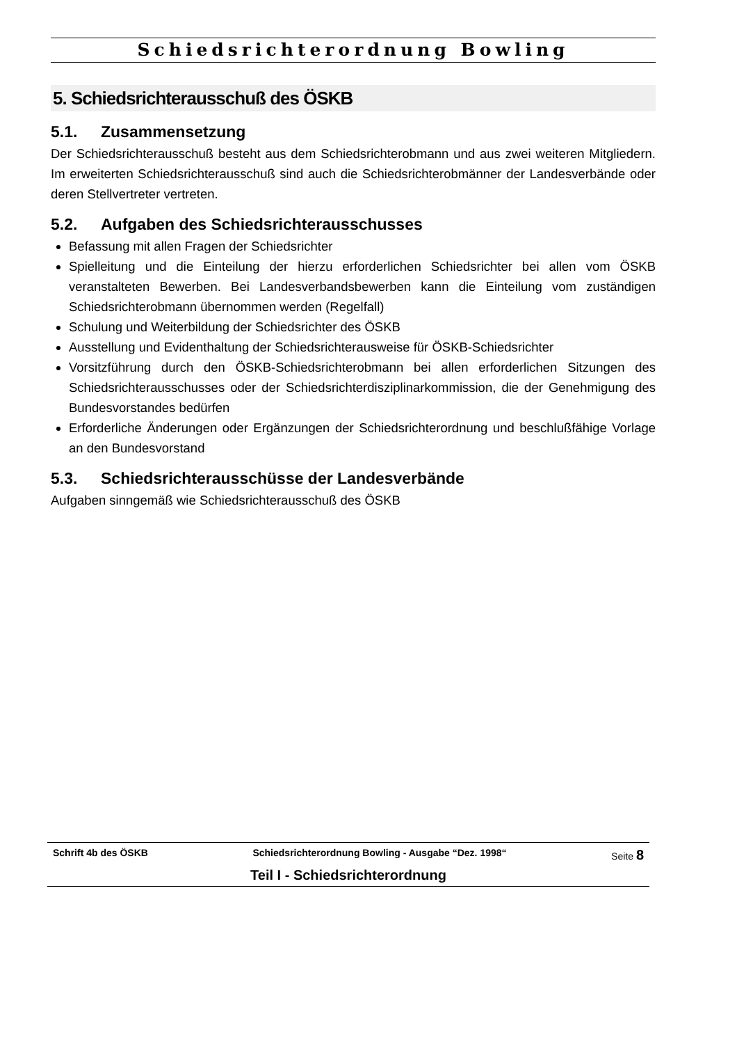Schiedsrichterordnung Bowling
5. Schiedsrichterausschuß des ÖSKB
5.1. Zusammensetzung
Der Schiedsrichterausschuß besteht aus dem Schiedsrichterobmann und aus zwei weiteren Mitgliedern. Im erweiterten Schiedsrichterausschuß sind auch die Schiedsrichterobmänner der Landesverbände oder deren Stellvertreter vertreten.
5.2. Aufgaben des Schiedsrichterausschusses
Befassung mit allen Fragen der Schiedsrichter
Spielleitung und die Einteilung der hierzu erforderlichen Schiedsrichter bei allen vom ÖSKB veranstalteten Bewerben. Bei Landesverbandsbewerben kann die Einteilung vom zuständigen Schiedsrichterobmann übernommen werden (Regelfall)
Schulung und Weiterbildung der Schiedsrichter des ÖSKB
Ausstellung und Evidenthaltung der Schiedsrichterausweise für ÖSKB-Schiedsrichter
Vorsitzführung durch den ÖSKB-Schiedsrichterobmann bei allen erforderlichen Sitzungen des Schiedsrichterausschusses oder der Schiedsrichterdisziplinarkommission, die der Genehmigung des Bundesvorstandes bedürfen
Erforderliche Änderungen oder Ergänzungen der Schiedsrichterordnung und beschlußfähige Vorlage an den Bundesvorstand
5.3. Schiedsrichterausschüsse der Landesverbände
Aufgaben sinngemäß wie Schiedsrichterausschuß des ÖSKB
Schrift 4b des ÖSKB Schiedsrichterordnung Bowling - Ausgabe “Dez. 1998“Seite 8
Teil I - Schiedsrichterordnung